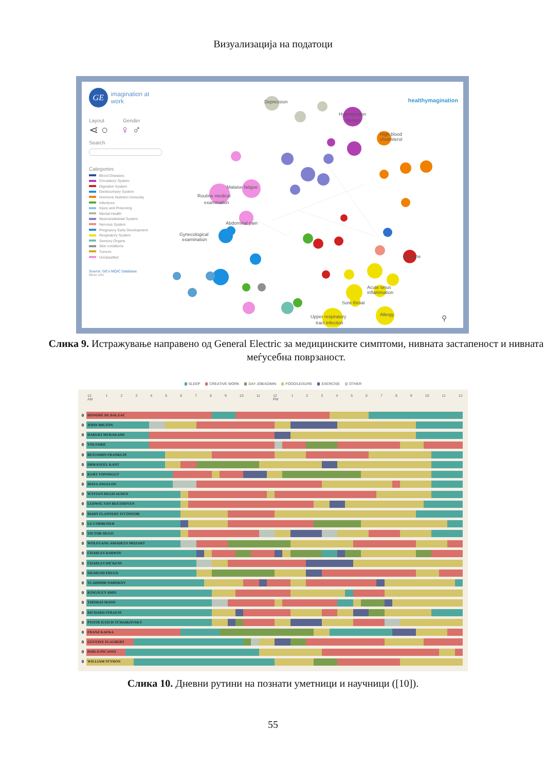Визуализација на податоци
GE
imagination at work
Layout Gender
⋖ ○ ♀ ♂
Search
Categories
Blood Diseases
Circulatory System
Digestive System
Genitourinary System
Hormone Nutrition Immunity
Infections
Injury and Poisoning
Mental Health
Musculoskeletal System
Nervous System
Pregnancy Early Development
Respiratory System
Sensory Organs
Skin conditions
Tumors
Unclassified
Source: GE's MQIC Database
More info
Depression
Hypertension
benign
High blood
cholesterol
Migraine
Routine medical
examination
Gynecological
examination
Allergy
Upper respiratory
tract infection
Sore throat
Acute sinus
inflammation
Malaise fatigue
Abdominal pain
⚲
healthymagination
Слика 9. Истражување направено од General Electric за медицинските симптоми, нивната застапеност и нивната меѓусебна поврзаност.
SLEEP CREATIVE WORK DAY JOB/ADMIN FOOD/LEISURE EXERCISE OTHER
12
AM 123456789 10 11 12
PM 123456789 10 11 12
| 0 | HONORÉ DE BALZAC |
| 0 | JOHN MILTON |
| 0 | HARUKI MURAKAMI |
| 0 | VOLTAIRE |
| 0 | BENJAMIN FRANKLIN |
| 0 | IMMANUEL KANT |
| 0 | KURT VONNEGUT |
| 0 | MAYA ANGELOU |
| 0 | WYSTAN HUGH AUDEN |
| 0 | LUDWIG VAN BEETHOVEN |
| 0 | MARY FLANNERY O'CONNOR |
| 0 | LE CORBUSIER |
| 0 | VICTOR HUGO |
| 0 | WOLFGANG AMADEUS MOZART |
| 0 | CHARLES DARWIN |
| 0 | CHARLES DICKENS |
| 0 | SIGMUND FREUD |
| 0 | VLADIMIR NABOKOV |
| 0 | KINGSLEY AMIS |
| 0 | THOMAS MANN |
| 0 | RICHARD STRAUSS |
| 0 | PYOTR ILYICH TCHAIKOVSKY |
| 0 | FRANZ KAFKA |
| 0 | GUSTAVE FLAUBERT |
| 0 | PABLO PICASSO |
| 0 | WILLIAM STYRON |
Слика 10. Дневни рутини на познати уметници и научници ([10]).
55